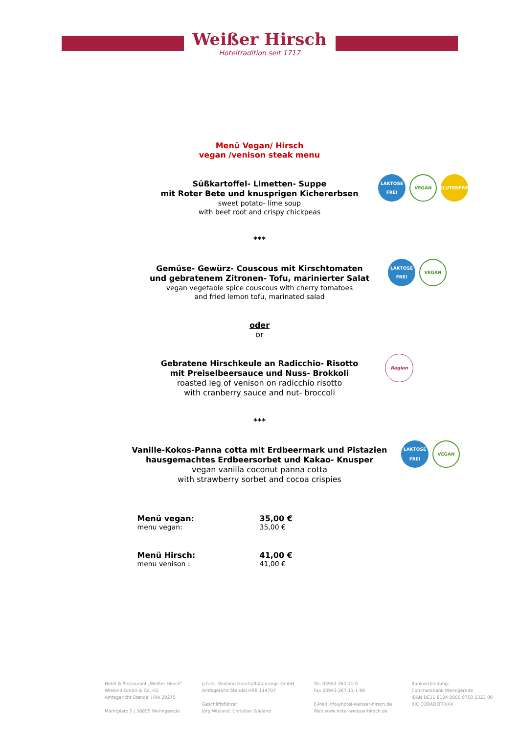Weißer Hirsch
Hoteltradition seit 1717
Menü Vegan/ Hirsch
vegan /venison steak menu
Süßkartoffel- Limetten- Suppe
mit Roter Bete und knusprigen Kichererbsen
sweet potato- lime soup
with beet root and crispy chickpeas
LAKTOSE FREI
VEGAN
GLUTENFREI
***
Gemüse- Gewürz- Couscous mit Kirschtomaten
und gebratenem Zitronen- Tofu, marinierter Salat
vegan vegetable spice couscous with cherry tomatoes
and fried lemon tofu, marinated salad
LAKTOSE FREI
VEGAN
oder
or
Gebratene Hirschkeule an Radicchio- Risotto
mit Preiselbeersauce und Nuss- Brokkoli
roasted leg of venison on radicchio risotto
with cranberry sauce and nut- broccoli
Region
***
Vanille-Kokos-Panna cotta mit Erdbeermark und Pistazien
hausgemachtes Erdbeersorbet und Kakao- Knusper
vegan vanilla coconut panna cotta
with strawberry sorbet and cocoa crispies
LAKTOSE FREI
VEGAN
| Menü vegan: menu vegan: | 35,00 € 35,00 € |
| Menü Hirsch: menu venison : | 41,00 € 41,00 € |
Hotel & Restaurant „Weißer Hirsch"
Wieland GmbH & Co. KG
Amtsgericht Stendal HRA 20275
Marktplatz 5 | 38855 Wernigerode
p.h.G.: Wieland Geschäftsführungs-GmbH
Amtsgericht Stendal HRB 114707
Geschäftsführer:
Jörg Wieland, Christian Wieland
Tel. 03943-267 11-0
Fax 03943-267 11-1 99
E-Mail info@hotel-weisser-hirsch.de
Web www.hotel-weisser-hirsch.de
Bankverbindung:
Commerzbank Wernigerode
IBAN DE11 8104 0000 0750 1323 00
BIC COBADEFFXXX